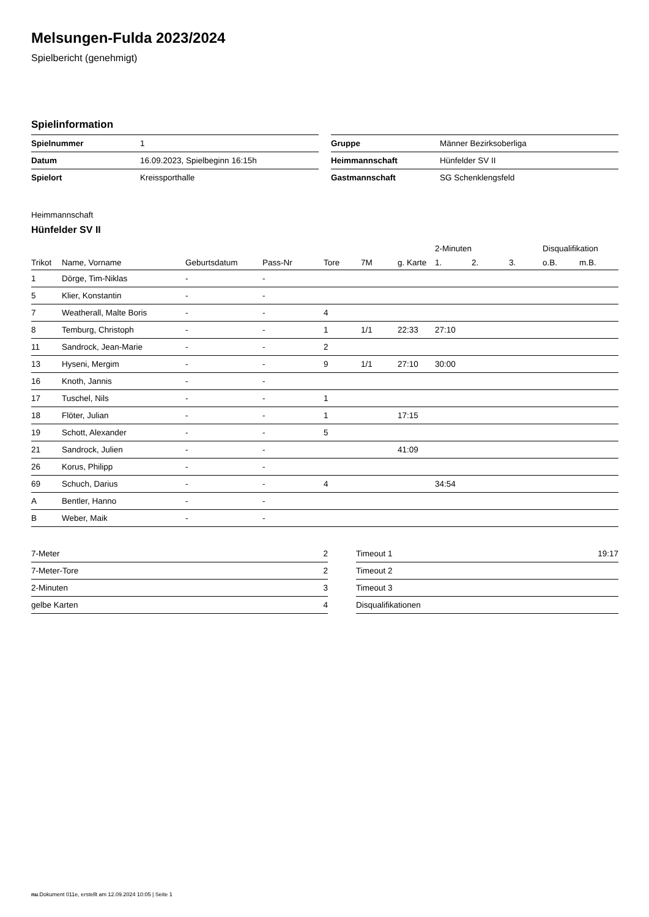Melsungen-Fulda 2023/2024
Spielbericht (genehmigt)
Spielinformation
| Spielnummer | 1 |
| Datum | 16.09.2023, Spielbeginn 16:15h |
| Spielort | Kreissporthalle |
| Gruppe | Männer Bezirksoberliga |
| Heimmannschaft | Hünfelder SV II |
| Gastmannschaft | SG Schenklengsfeld |
Heimmannschaft
Hünfelder SV II
| | | | | | | | 2-Minuten | | | Disqualifikation | |
| --- | --- | --- | --- | --- | --- | --- | --- | --- | --- | --- | --- |
| Trikot | Name, Vorname | Geburtsdatum | Pass-Nr | Tore | 7M | g. Karte | 1. | 2. | 3. | o.B. | m.B. |
| 1 | Dörge, Tim-Niklas | - | - | | | | | | | | |
| 5 | Klier, Konstantin | - | - | | | | | | | | |
| 7 | Weatherall, Malte Boris | - | - | 4 | | | | | | | |
| 8 | Temburg, Christoph | - | - | 1 | 1/1 | 22:33 | 27:10 | | | | |
| 11 | Sandrock, Jean-Marie | - | - | 2 | | | | | | | |
| 13 | Hyseni, Mergim | - | - | 9 | 1/1 | 27:10 | 30:00 | | | | |
| 16 | Knoth, Jannis | - | - | | | | | | | | |
| 17 | Tuschel, Nils | - | - | 1 | | | | | | | |
| 18 | Flöter, Julian | - | - | 1 | | 17:15 | | | | | |
| 19 | Schott, Alexander | - | - | 5 | | | | | | | |
| 21 | Sandrock, Julien | - | - | | | 41:09 | | | | | |
| 26 | Korus, Philipp | - | - | | | | | | | | |
| 69 | Schuch, Darius | - | - | 4 | | | 34:54 | | | | |
| A | Bentler, Hanno | - | - | | | | | | | | |
| B | Weber, Maik | - | - | | | | | | | | |
| 7-Meter | 2 |
| 7-Meter-Tore | 2 |
| 2-Minuten | 3 |
| gelbe Karten | 4 |
| Timeout 1 | 19:17 |
| Timeout 2 | |
| Timeout 3 | |
| Disqualifikationen | |
nu.Dokument 011e, erstellt am 12.09.2024 10:05 | Seite 1